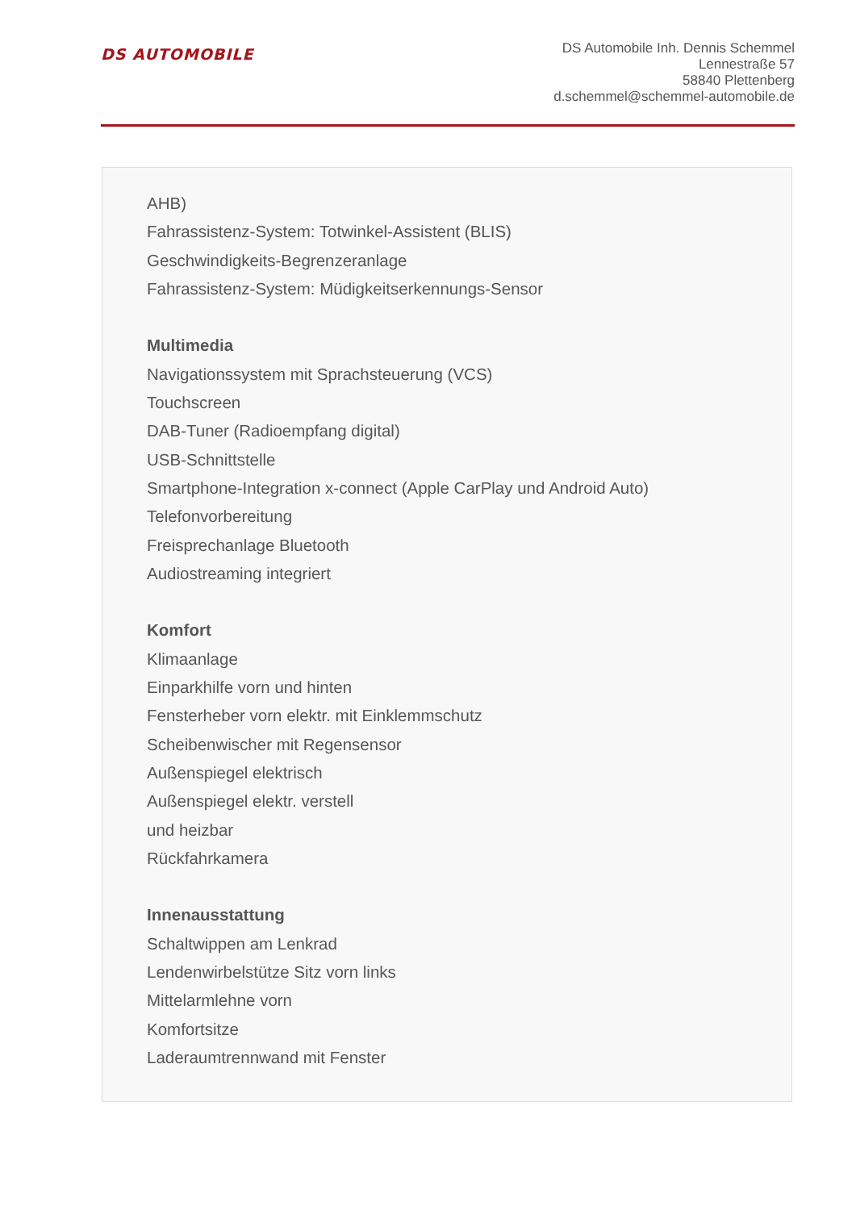DS AUTOMOBILE
DS Automobile Inh. Dennis Schemmel
Lennestraße 57
58840 Plettenberg
d.schemmel@schemmel-automobile.de
AHB)
Fahrassistenz-System: Totwinkel-Assistent (BLIS)
Geschwindigkeits-Begrenzeranlage
Fahrassistenz-System: Müdigkeitserkennungs-Sensor
Multimedia
Navigationssystem mit Sprachsteuerung (VCS)
Touchscreen
DAB-Tuner (Radioempfang digital)
USB-Schnittstelle
Smartphone-Integration x-connect (Apple CarPlay und Android Auto)
Telefonvorbereitung
Freisprechanlage Bluetooth
Audiostreaming integriert
Komfort
Klimaanlage
Einparkhilfe vorn und hinten
Fensterheber vorn elektr. mit Einklemmschutz
Scheibenwischer mit Regensensor
Außenspiegel elektrisch
Außenspiegel elektr. verstell
und heizbar
Rückfahrkamera
Innenausstattung
Schaltwippen am Lenkrad
Lendenwirbelstütze Sitz vorn links
Mittelarmlehne vorn
Komfortsitze
Laderaumtrennwand mit Fenster